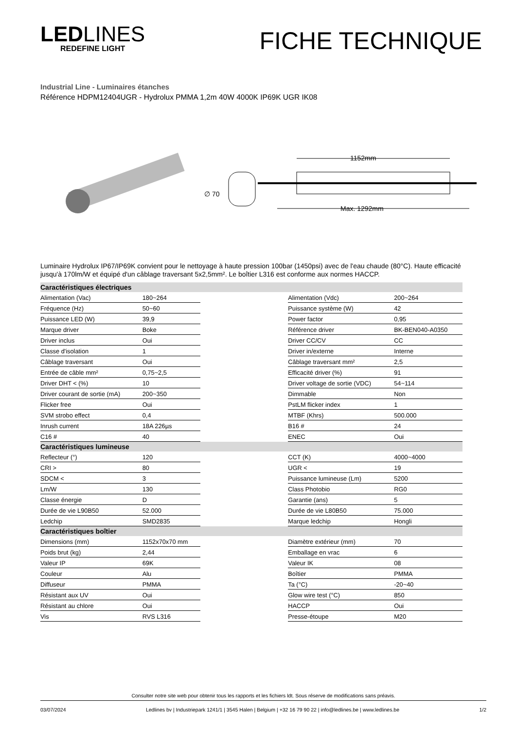LEDLINES
REDEFINE LIGHT
FICHE TECHNIQUE
Industrial Line - Luminaires étanches
Référence HDPM12404UGR - Hydrolux PMMA 1,2m 40W 4000K IP69K UGR IK08
∅ 70
1152mm
Max. 1292mm
Luminaire Hydrolux IP67/IP69K convient pour le nettoyage à haute pression 100bar (1450psi) avec de l'eau chaude (80°C). Haute efficacité jusqu'à 170lm/W et équipé d'un câblage traversant 5x2,5mm². Le boîtier L316 est conforme aux normes HACCP.
| Caractéristiques électriques | | | | |
| --- | --- | --- | --- | --- |
| Alimentation (Vac) | 180~264 | | Alimentation (Vdc) | 200~264 |
| Fréquence (Hz) | 50~60 | | Puissance système (W) | 42 |
| Puissance LED (W) | 39,9 | | Power factor | 0,95 |
| Marque driver | Boke | | Référence driver | BK-BEN040-A0350 |
| Driver inclus | Oui | | Driver CC/CV | CC |
| Classe d'isolation | 1 | | Driver in/externe | Interne |
| Câblage traversant | Oui | | Câblage traversant mm² | 2,5 |
| Entrée de câble mm² | 0,75~2,5 | | Efficacité driver (%) | 91 |
| Driver DHT < (%) | 10 | | Driver voltage de sortie (VDC) | 54~114 |
| Driver courant de sortie (mA) | 200~350 | | Dimmable | Non |
| Flicker free | Oui | | PstLM flicker index | 1 |
| SVM strobo effect | 0,4 | | MTBF (Khrs) | 500.000 |
| Inrush current | 18A 226µs | | B16 # | 24 |
| C16 # | 40 | | ENEC | Oui |
| Caractéristiques lumineuse | | | | |
| Reflecteur (°) | 120 | | CCT (K) | 4000~4000 |
| CRI > | 80 | | UGR < | 19 |
| SDCM < | 3 | | Puissance lumineuse (Lm) | 5200 |
| Lm/W | 130 | | Class Photobio | RG0 |
| Classe énergie | D | | Garantie (ans) | 5 |
| Durée de vie L90B50 | 52.000 | | Durée de vie L80B50 | 75.000 |
| Ledchip | SMD2835 | | Marque ledchip | Hongli |
| Caractéristiques boîtier | | | | |
| Dimensions (mm) | 1152x70x70 mm | | Diamètre extérieur (mm) | 70 |
| Poids brut (kg) | 2,44 | | Emballage en vrac | 6 |
| Valeur IP | 69K | | Valeur IK | 08 |
| Couleur | Alu | | Boîtier | PMMA |
| Diffuseur | PMMA | | Ta (°C) | -20~40 |
| Résistant aux UV | Oui | | Glow wire test (°C) | 850 |
| Résistant au chlore | Oui | | HACCP | Oui |
| Vis | RVS L316 | | Presse-étoupe | M20 |
Consulter notre site web pour obtenir tous les rapports et les fichiers ldt. Sous réserve de modifications sans préavis.
03/07/2024 Ledlines bv | Industriepark 1241/1 | 3545 Halen | Belgium | +32 16 79 90 22 | info@ledlines.be | www.ledlines.be 1/2